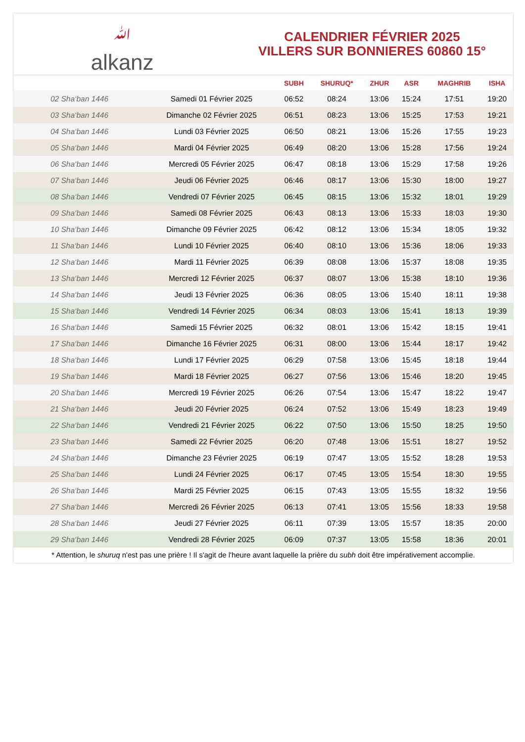ﷲ
alkanz
CALENDRIER FÉVRIER 2025
VILLERS SUR BONNIERES 60860 15°
| | | SUBH | SHURUQ* | ZHUR | ASR | MAGHRIB | ISHA |
| --- | --- | --- | --- | --- | --- | --- | --- |
| 02 Sha‘ban 1446 | Samedi 01 Février 2025 | 06:52 | 08:24 | 13:06 | 15:24 | 17:51 | 19:20 |
| 03 Sha‘ban 1446 | Dimanche 02 Février 2025 | 06:51 | 08:23 | 13:06 | 15:25 | 17:53 | 19:21 |
| 04 Sha‘ban 1446 | Lundi 03 Février 2025 | 06:50 | 08:21 | 13:06 | 15:26 | 17:55 | 19:23 |
| 05 Sha‘ban 1446 | Mardi 04 Février 2025 | 06:49 | 08:20 | 13:06 | 15:28 | 17:56 | 19:24 |
| 06 Sha‘ban 1446 | Mercredi 05 Février 2025 | 06:47 | 08:18 | 13:06 | 15:29 | 17:58 | 19:26 |
| 07 Sha‘ban 1446 | Jeudi 06 Février 2025 | 06:46 | 08:17 | 13:06 | 15:30 | 18:00 | 19:27 |
| 08 Sha‘ban 1446 | Vendredi 07 Février 2025 | 06:45 | 08:15 | 13:06 | 15:32 | 18:01 | 19:29 |
| 09 Sha‘ban 1446 | Samedi 08 Février 2025 | 06:43 | 08:13 | 13:06 | 15:33 | 18:03 | 19:30 |
| 10 Sha‘ban 1446 | Dimanche 09 Février 2025 | 06:42 | 08:12 | 13:06 | 15:34 | 18:05 | 19:32 |
| 11 Sha‘ban 1446 | Lundi 10 Février 2025 | 06:40 | 08:10 | 13:06 | 15:36 | 18:06 | 19:33 |
| 12 Sha‘ban 1446 | Mardi 11 Février 2025 | 06:39 | 08:08 | 13:06 | 15:37 | 18:08 | 19:35 |
| 13 Sha‘ban 1446 | Mercredi 12 Février 2025 | 06:37 | 08:07 | 13:06 | 15:38 | 18:10 | 19:36 |
| 14 Sha‘ban 1446 | Jeudi 13 Février 2025 | 06:36 | 08:05 | 13:06 | 15:40 | 18:11 | 19:38 |
| 15 Sha‘ban 1446 | Vendredi 14 Février 2025 | 06:34 | 08:03 | 13:06 | 15:41 | 18:13 | 19:39 |
| 16 Sha‘ban 1446 | Samedi 15 Février 2025 | 06:32 | 08:01 | 13:06 | 15:42 | 18:15 | 19:41 |
| 17 Sha‘ban 1446 | Dimanche 16 Février 2025 | 06:31 | 08:00 | 13:06 | 15:44 | 18:17 | 19:42 |
| 18 Sha‘ban 1446 | Lundi 17 Février 2025 | 06:29 | 07:58 | 13:06 | 15:45 | 18:18 | 19:44 |
| 19 Sha‘ban 1446 | Mardi 18 Février 2025 | 06:27 | 07:56 | 13:06 | 15:46 | 18:20 | 19:45 |
| 20 Sha‘ban 1446 | Mercredi 19 Février 2025 | 06:26 | 07:54 | 13:06 | 15:47 | 18:22 | 19:47 |
| 21 Sha‘ban 1446 | Jeudi 20 Février 2025 | 06:24 | 07:52 | 13:06 | 15:49 | 18:23 | 19:49 |
| 22 Sha‘ban 1446 | Vendredi 21 Février 2025 | 06:22 | 07:50 | 13:06 | 15:50 | 18:25 | 19:50 |
| 23 Sha‘ban 1446 | Samedi 22 Février 2025 | 06:20 | 07:48 | 13:06 | 15:51 | 18:27 | 19:52 |
| 24 Sha‘ban 1446 | Dimanche 23 Février 2025 | 06:19 | 07:47 | 13:05 | 15:52 | 18:28 | 19:53 |
| 25 Sha‘ban 1446 | Lundi 24 Février 2025 | 06:17 | 07:45 | 13:05 | 15:54 | 18:30 | 19:55 |
| 26 Sha‘ban 1446 | Mardi 25 Février 2025 | 06:15 | 07:43 | 13:05 | 15:55 | 18:32 | 19:56 |
| 27 Sha‘ban 1446 | Mercredi 26 Février 2025 | 06:13 | 07:41 | 13:05 | 15:56 | 18:33 | 19:58 |
| 28 Sha‘ban 1446 | Jeudi 27 Février 2025 | 06:11 | 07:39 | 13:05 | 15:57 | 18:35 | 20:00 |
| 29 Sha‘ban 1446 | Vendredi 28 Février 2025 | 06:09 | 07:37 | 13:05 | 15:58 | 18:36 | 20:01 |
* Attention, le shuruq n'est pas une prière ! Il s'agit de l'heure avant laquelle la prière du subh doit être impérativement accomplie.